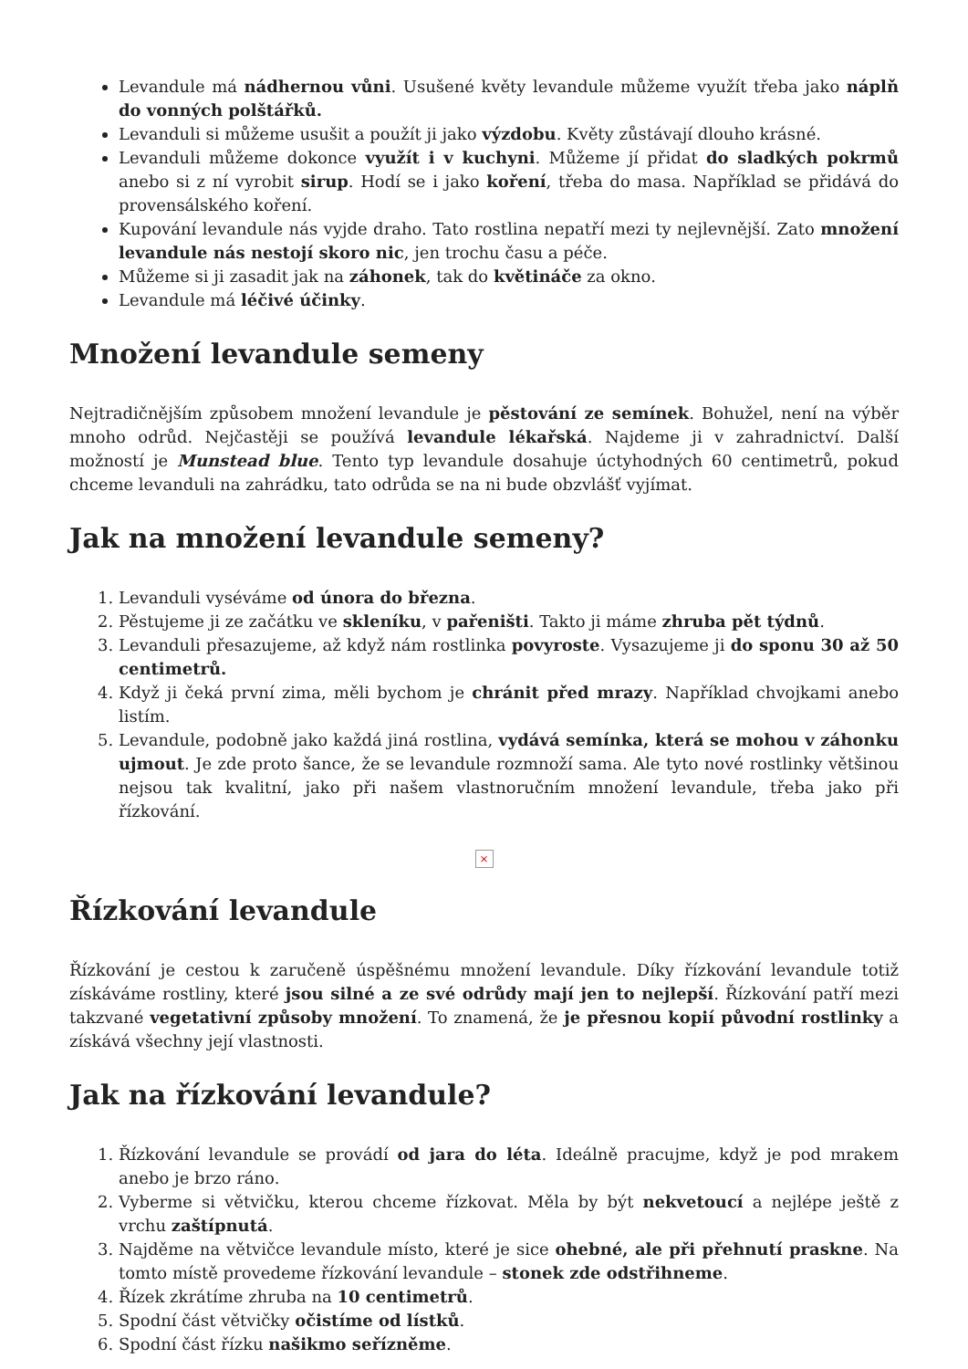Levandule má nádhernou vůni. Usušené květy levandule můžeme využít třeba jako náplň do vonných polštářků.
Levanduli si můžeme usušit a použít ji jako výzdobu. Květy zůstávají dlouho krásné.
Levanduli můžeme dokonce využít i v kuchyni. Můžeme jí přidat do sladkých pokrmů anebo si z ní vyrobit sirup. Hodí se i jako koření, třeba do masa. Například se přidává do provensálského koření.
Kupování levandule nás vyjde draho. Tato rostlina nepatří mezi ty nejlevnější. Zato množení levandule nás nestojí skoro nic, jen trochu času a péče.
Můžeme si ji zasadit jak na záhonek, tak do květináče za okno.
Levandule má léčivé účinky.
Množení levandule semeny
Nejtradičnějším způsobem množení levandule je pěstování ze semínek. Bohužel, není na výběr mnoho odrůd. Nejčastěji se používá levandule lékařská. Najdeme ji v zahradnictví. Další možností je Munstead blue. Tento typ levandule dosahuje úctyhodných 60 centimetrů, pokud chceme levanduli na zahrádku, tato odrůda se na ni bude obzvlášť vyjímat.
Jak na množení levandule semeny?
1. Levanduli vyséváme od února do března.
2. Pěstujeme ji ze začátku ve skleníku, v pařeništi. Takto ji máme zhruba pět týdnů.
3. Levanduli přesazujeme, až když nám rostlinka povyroste. Vysazujeme ji do sponu 30 až 50 centimetrů.
4. Když ji čeká první zima, měli bychom je chránit před mrazy. Například chvojkami anebo listím.
5. Levandule, podobně jako každá jiná rostlina, vydává semínka, která se mohou v záhonku ujmout. Je zde proto šance, že se levandule rozmnoží sama. Ale tyto nové rostlinky většinou nejsou tak kvalitní, jako při našem vlastnoručním množení levandule, třeba jako při řízkování.
×
Řízkování levandule
Řízkování je cestou k zaručeně úspěšnému množení levandule. Díky řízkování levandule totiž získáváme rostliny, které jsou silné a ze své odrůdy mají jen to nejlepší. Řízkování patří mezi takzvané vegetativní způsoby množení. To znamená, že je přesnou kopií původní rostlinky a získává všechny její vlastnosti.
Jak na řízkování levandule?
1. Řízkování levandule se provádí od jara do léta. Ideálně pracujme, když je pod mrakem anebo je brzo ráno.
2. Vyberme si větvičku, kterou chceme řízkovat. Měla by být nekvetoucí a nejlépe ještě z vrchu zaštípnutá.
3. Najděme na větvičce levandule místo, které je sice ohebné, ale při přehnutí praskne. Na tomto místě provedeme řízkování levandule – stonek zde odstřihneme.
4. Řízek zkrátíme zhruba na 10 centimetrů.
5. Spodní část větvičky očistíme od lístků.
6. Spodní část řízku našikmo seřízněme.